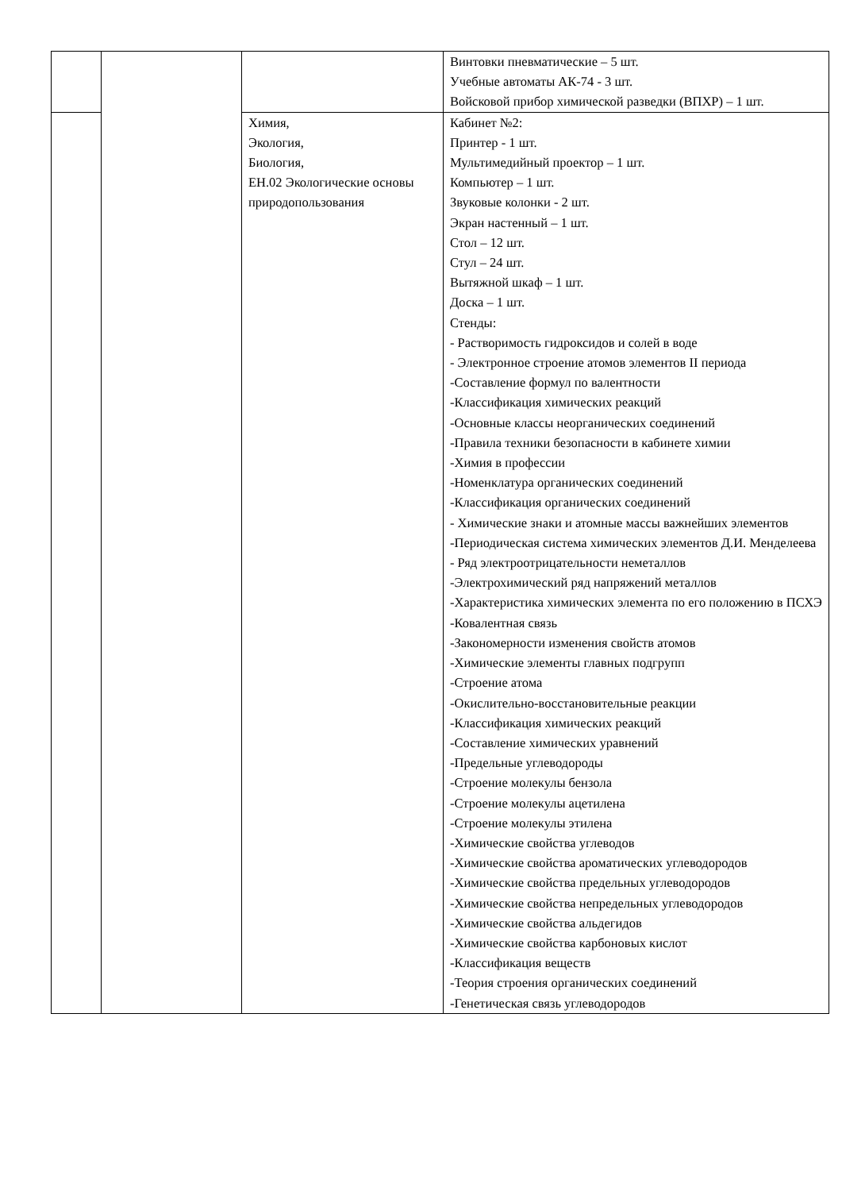| | | | Винтовки пневматические – 5 шт. Учебные автоматы АК-74 - 3 шт. Войсковой прибор химической разведки (ВПХР) – 1 шт. |
| | | Химия, Экология, Биология, ЕН.02 Экологические основы природопользования | Кабинет №2: Принтер - 1 шт. Мультимедийный проектор – 1 шт. Компьютер – 1 шт. Звуковые колонки - 2 шт. Экран настенный – 1 шт. Стол – 12 шт. Стул – 24 шт. Вытяжной шкаф – 1 шт. Доска – 1 шт. Стенды: - Растворимость гидроксидов и солей в воде - Электронное строение атомов элементов II периода -Составление формул по валентности -Классификация химических реакций -Основные классы неорганических соединений -Правила техники безопасности в кабинете химии -Химия в профессии -Номенклатура органических соединений -Классификация органических соединений - Химические знаки и атомные массы важнейших элементов -Периодическая система химических элементов Д.И. Менделеева - Ряд электроотрицательности неметаллов -Электрохимический ряд напряжений металлов -Характеристика химических элемента по его положению в ПСХЭ -Ковалентная связь -Закономерности изменения свойств атомов -Химические элементы главных подгрупп -Строение атома -Окислительно-восстановительные реакции -Классификация химических реакций -Составление химических уравнений -Предельные углеводороды -Строение молекулы бензола -Строение молекулы ацетилена -Строение молекулы этилена -Химические свойства углеводов -Химические свойства ароматических углеводородов -Химические свойства предельных углеводородов -Химические свойства непредельных углеводородов -Химические свойства альдегидов -Химические свойства карбоновых кислот -Классификация веществ -Теория строения органических соединений -Генетическая связь углеводородов |